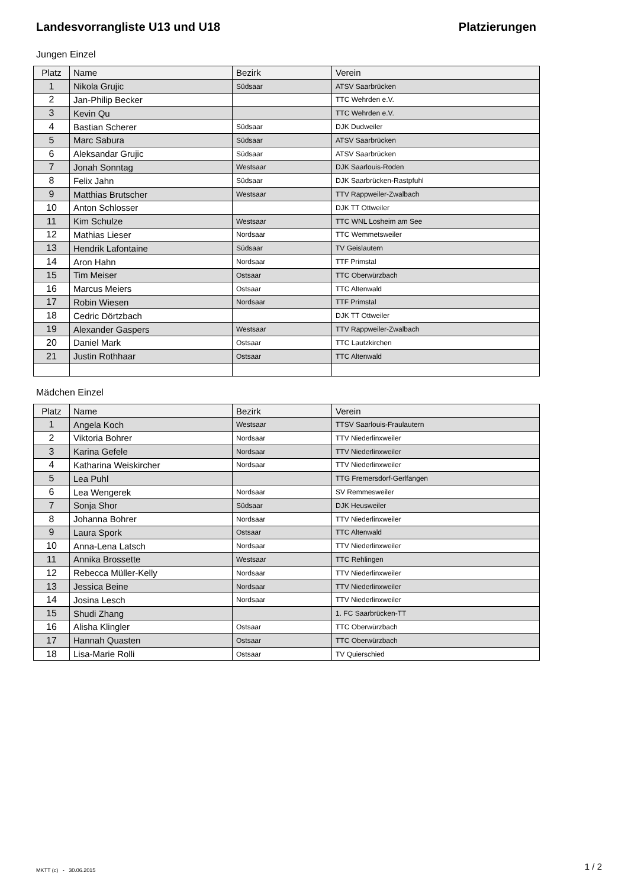Landesvorrangliste U13 und U18 Platzierungen
Jungen Einzel
| Platz | Name | Bezirk | Verein |
| --- | --- | --- | --- |
| 1 | Nikola Grujic | Südsaar | ATSV Saarbrücken |
| 2 | Jan-Philip Becker | | TTC Wehrden e.V. |
| 3 | Kevin Qu | | TTC Wehrden e.V. |
| 4 | Bastian Scherer | Südsaar | DJK Dudweiler |
| 5 | Marc Sabura | Südsaar | ATSV Saarbrücken |
| 6 | Aleksandar Grujic | Südsaar | ATSV Saarbrücken |
| 7 | Jonah Sonntag | Westsaar | DJK Saarlouis-Roden |
| 8 | Felix Jahn | Südsaar | DJK Saarbrücken-Rastpfuhl |
| 9 | Matthias Brutscher | Westsaar | TTV Rappweiler-Zwalbach |
| 10 | Anton Schlosser | | DJK TT Ottweiler |
| 11 | Kim Schulze | Westsaar | TTC WNL Losheim am See |
| 12 | Mathias Lieser | Nordsaar | TTC Wemmetsweiler |
| 13 | Hendrik Lafontaine | Südsaar | TV Geislautern |
| 14 | Aron Hahn | Nordsaar | TTF Primstal |
| 15 | Tim Meiser | Ostsaar | TTC Oberwürzbach |
| 16 | Marcus Meiers | Ostsaar | TTC Altenwald |
| 17 | Robin Wiesen | Nordsaar | TTF Primstal |
| 18 | Cedric Dörtzbach | | DJK TT Ottweiler |
| 19 | Alexander Gaspers | Westsaar | TTV Rappweiler-Zwalbach |
| 20 | Daniel Mark | Ostsaar | TTC Lautzkirchen |
| 21 | Justin Rothhaar | Ostsaar | TTC Altenwald |
Mädchen Einzel
| Platz | Name | Bezirk | Verein |
| --- | --- | --- | --- |
| 1 | Angela Koch | Westsaar | TTSV Saarlouis-Fraulautern |
| 2 | Viktoria Bohrer | Nordsaar | TTV Niederlinxweiler |
| 3 | Karina Gefele | Nordsaar | TTV Niederlinxweiler |
| 4 | Katharina Weiskircher | Nordsaar | TTV Niederlinxweiler |
| 5 | Lea Puhl | | TTG Fremersdorf-Gerlfangen |
| 6 | Lea Wengerek | Nordsaar | SV Remmesweiler |
| 7 | Sonja Shor | Südsaar | DJK Heusweiler |
| 8 | Johanna Bohrer | Nordsaar | TTV Niederlinxweiler |
| 9 | Laura Spork | Ostsaar | TTC Altenwald |
| 10 | Anna-Lena Latsch | Nordsaar | TTV Niederlinxweiler |
| 11 | Annika Brossette | Westsaar | TTC Rehlingen |
| 12 | Rebecca Müller-Kelly | Nordsaar | TTV Niederlinxweiler |
| 13 | Jessica Beine | Nordsaar | TTV Niederlinxweiler |
| 14 | Josina Lesch | Nordsaar | TTV Niederlinxweiler |
| 15 | Shudi Zhang | | 1. FC Saarbrücken-TT |
| 16 | Alisha Klingler | Ostsaar | TTC Oberwürzbach |
| 17 | Hannah Quasten | Ostsaar | TTC Oberwürzbach |
| 18 | Lisa-Marie Rolli | Ostsaar | TV Quierschied |
MKTT (c) - 30.06.2015 1 / 2